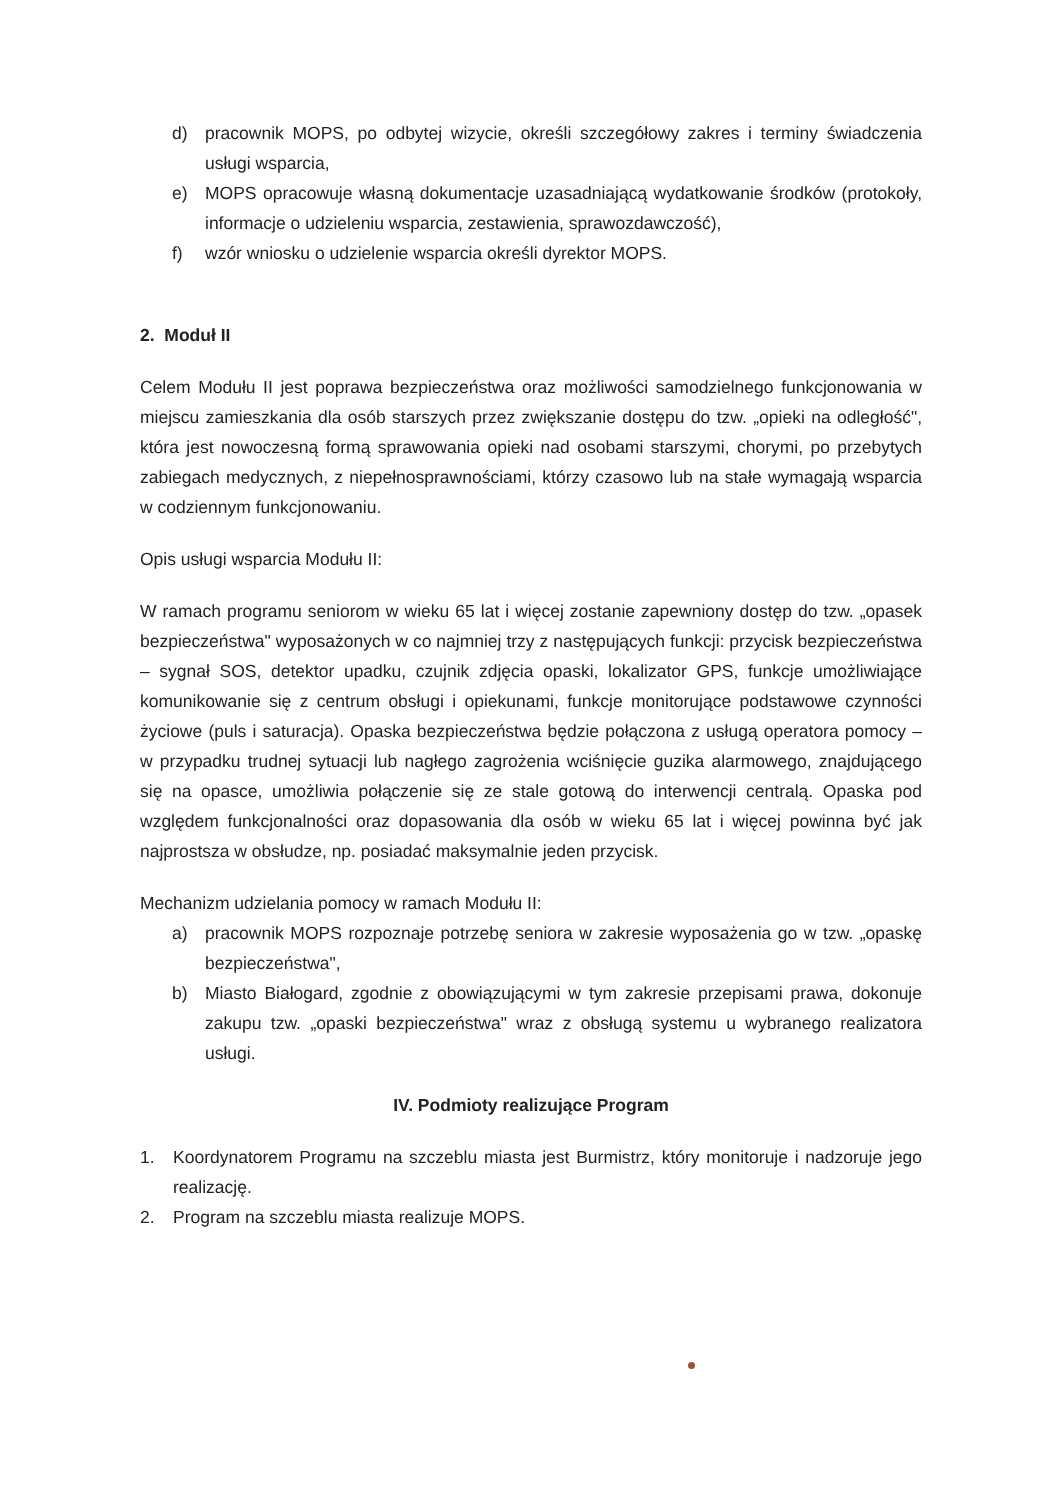d) pracownik MOPS, po odbytej wizycie, określi szczegółowy zakres i terminy świadczenia usługi wsparcia,
e) MOPS opracowuje własną dokumentacje uzasadniającą wydatkowanie środków (protokoły, informacje o udzieleniu wsparcia, zestawienia, sprawozdawczość),
f) wzór wniosku o udzielenie wsparcia określi dyrektor MOPS.
2. Moduł II
Celem Modułu II jest poprawa bezpieczeństwa oraz możliwości samodzielnego funkcjonowania w miejscu zamieszkania dla osób starszych przez zwiększanie dostępu do tzw. „opieki na odległość", która jest nowoczesną formą sprawowania opieki nad osobami starszymi, chorymi, po przebytych zabiegach medycznych, z niepełnosprawnościami, którzy czasowo lub na stałe wymagają wsparcia w codziennym funkcjonowaniu.
Opis usługi wsparcia Modułu II:
W ramach programu seniorom w wieku 65 lat i więcej zostanie zapewniony dostęp do tzw. „opasek bezpieczeństwa" wyposażonych w co najmniej trzy z następujących funkcji: przycisk bezpieczeństwa – sygnał SOS, detektor upadku, czujnik zdjęcia opaski, lokalizator GPS, funkcje umożliwiające komunikowanie się z centrum obsługi i opiekunami, funkcje monitorujące podstawowe czynności życiowe (puls i saturacja). Opaska bezpieczeństwa będzie połączona z usługą operatora pomocy – w przypadku trudnej sytuacji lub nagłego zagrożenia wciśnięcie guzika alarmowego, znajdującego się na opasce, umożliwia połączenie się ze stale gotową do interwencji centralą. Opaska pod względem funkcjonalności oraz dopasowania dla osób w wieku 65 lat i więcej powinna być jak najprostsza w obsłudze, np. posiadać maksymalnie jeden przycisk.
Mechanizm udzielania pomocy w ramach Modułu II:
a) pracownik MOPS rozpoznaje potrzebę seniora w zakresie wyposażenia go w tzw. „opaskę bezpieczeństwa",
b) Miasto Białogard, zgodnie z obowiązującymi w tym zakresie przepisami prawa, dokonuje zakupu tzw. „opaski bezpieczeństwa" wraz z obsługą systemu u wybranego realizatora usługi.
IV. Podmioty realizujące Program
1. Koordynatorem Programu na szczeblu miasta jest Burmistrz, który monitoruje i nadzoruje jego realizację.
2. Program na szczeblu miasta realizuje MOPS.